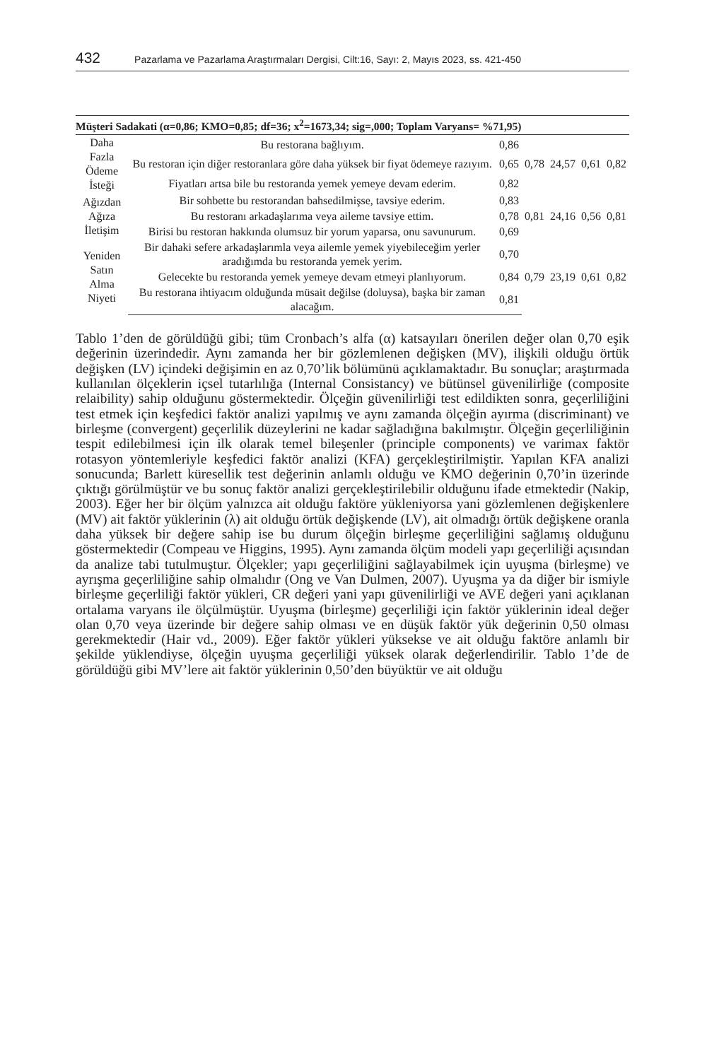432 Pazarlama ve Pazarlama Araştırmaları Dergisi, Cilt:16, Sayı: 2, Mayıs 2023, ss. 421-450
| Müşteri Sadakati (α=0,86; KMO=0,85; df=36; x<sup>2</sup>=1673,34; sig=,000; Toplam Varyans= %71,95) | | | | | | |
| --- | --- | --- | --- | --- | --- | --- |
| Daha Fazla Ödeme İsteği | Bu restorana bağlıyım. | 0,86 | 0,78 | 24,57 | 0,61 | 0,82 |
| | Bu restoran için diğer restoranlara göre daha yüksek bir fiyat ödemeye razıyım. | 0,65 | | | | |
| | Fiyatları artsa bile bu restoranda yemek yemeye devam ederim. | 0,82 | | | | |
| Ağızdan Ağıza İletişim | Bir sohbette bu restorandan bahsedilmişse, tavsiye ederim. | 0,83 | 0,81 | 24,16 | 0,56 | 0,81 |
| | Bu restoranı arkadaşlarıma veya aileme tavsiye ettim. | 0,78 | | | | |
| | Birisi bu restoran hakkında olumsuz bir yorum yaparsa, onu savunurum. | 0,69 | | | | |
| Yeniden Satın Alma Niyeti | Bir dahaki sefere arkadaşlarımla veya ailemle yemek yiyebileceğim yerler aradığımda bu restoranda yemek yerim. | 0,70 | 0,79 | 23,19 | 0,61 | 0,82 |
| | Gelecekte bu restoranda yemek yemeye devam etmeyi planlıyorum. | 0,84 | | | | |
| | Bu restorana ihtiyacım olduğunda müsait değilse (doluysa), başka bir zaman alacağım. | 0,81 | | | | |
Tablo 1’den de görüldüğü gibi; tüm Cronbach’s alfa (α) katsayıları önerilen değer olan 0,70 eşik değerinin üzerindedir. Aynı zamanda her bir gözlemlenen değişken (MV), ilişkili olduğu örtük değişken (LV) içindeki değişimin en az 0,70’lik bölümünü açıklamaktadır. Bu sonuçlar; araştırmada kullanılan ölçeklerin içsel tutarlılığa (Internal Consistancy) ve bütünsel güvenilirliğe (composite relaibility) sahip olduğunu göstermektedir. Ölçeğin güvenilirliği test edildikten sonra, geçerliliğini test etmek için keşfedici faktör analizi yapılmış ve aynı zamanda ölçeğin ayırma (discriminant) ve birleşme (convergent) geçerlilik düzeylerini ne kadar sağladığına bakılmıştır. Ölçeğin geçerliliğinin tespit edilebilmesi için ilk olarak temel bileşenler (principle components) ve varimax faktör rotasyon yöntemleriyle keşfedici faktör analizi (KFA) gerçekleştirilmiştir. Yapılan KFA analizi sonucunda; Barlett küresellik test değerinin anlamlı olduğu ve KMO değerinin 0,70’in üzerinde çıktığı görülmüştür ve bu sonuç faktör analizi gerçekleştirilebilir olduğunu ifade etmektedir (Nakip, 2003). Eğer her bir ölçüm yalnızca ait olduğu faktöre yükleniyorsa yani gözlemlenen değişkenlere (MV) ait faktör yüklerinin (λ) ait olduğu örtük değişkende (LV), ait olmadığı örtük değişkene oranla daha yüksek bir değere sahip ise bu durum ölçeğin birleşme geçerliliğini sağlamış olduğunu göstermektedir (Compeau ve Higgins, 1995). Aynı zamanda ölçüm modeli yapı geçerliliği açısından da analize tabi tutulmuştur. Ölçekler; yapı geçerliliğini sağlayabilmek için uyuşma (birleşme) ve ayrışma geçerliliğine sahip olmalıdır (Ong ve Van Dulmen, 2007). Uyuşma ya da diğer bir ismiyle birleşme geçerliliği faktör yükleri, CR değeri yani yapı güvenilirliği ve AVE değeri yani açıklanan ortalama varyans ile ölçülmüştür. Uyuşma (birleşme) geçerliliği için faktör yüklerinin ideal değer olan 0,70 veya üzerinde bir değere sahip olması ve en düşük faktör yük değerinin 0,50 olması gerekmektedir (Hair vd., 2009). Eğer faktör yükleri yüksekse ve ait olduğu faktöre anlamlı bir şekilde yüklendiyse, ölçeğin uyuşma geçerliliği yüksek olarak değerlendirilir. Tablo 1’de de görüldüğü gibi MV’lere ait faktör yüklerinin 0,50’den büyüktür ve ait olduğu